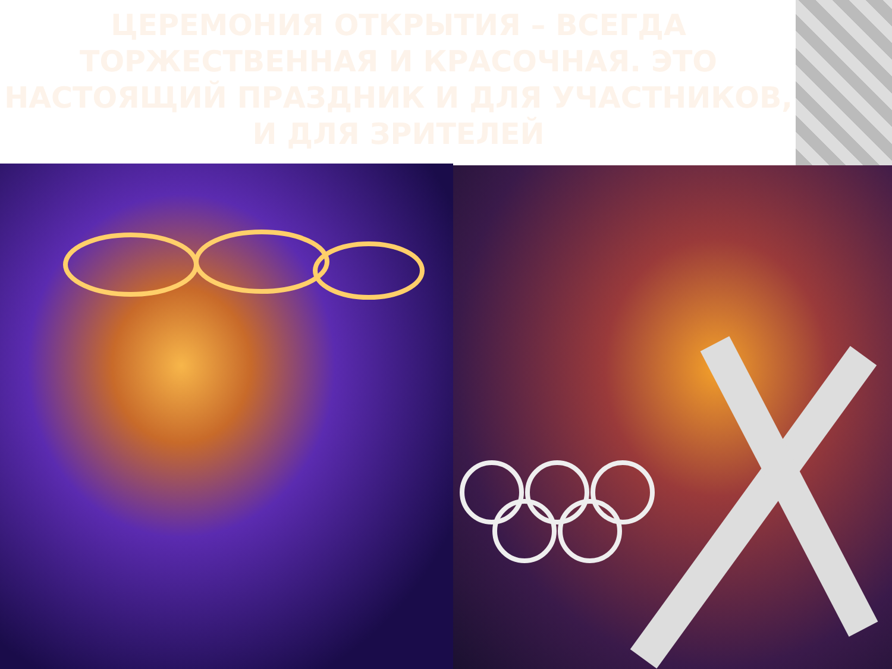ЦЕРЕМОНИЯ ОТКРЫТИЯ – ВСЕГДА ТОРЖЕСТВЕННАЯ И КРАСОЧНАЯ. ЭТО НАСТОЯЩИЙ ПРАЗДНИК И ДЛЯ УЧАСТНИКОВ, И ДЛЯ ЗРИТЕЛЕЙ